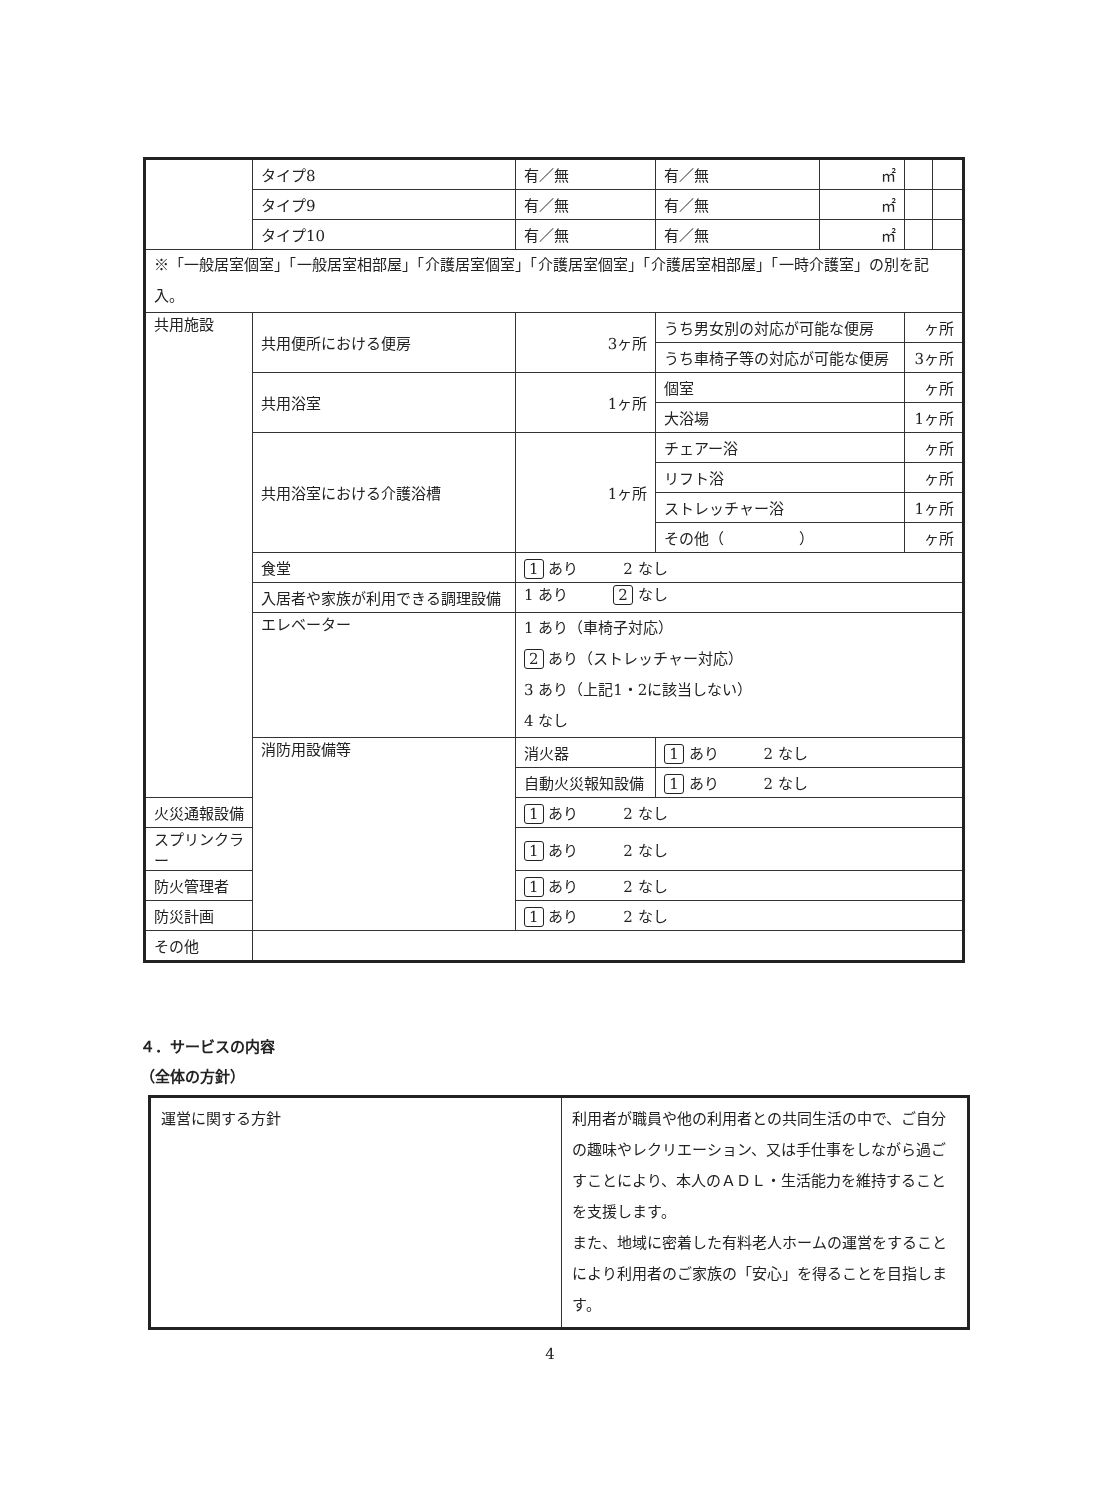| | タイプ8 | 有／無 | 有／無 | ㎡ | | |
| | タイプ9 | 有／無 | 有／無 | ㎡ | | |
| | タイプ10 | 有／無 | 有／無 | ㎡ | | |
| ※「一般居室個室」「一般居室相部屋」「介護居室個室」「介護居室個室」「介護居室相部屋」「一時介護室」の別を記入。 | | | | | | |
| 共用施設 | 共用便所における便房 | 3ヶ所 | うち男女別の対応が可能な便房 | | ヶ所 | |
| | | | うち車椅子等の対応が可能な便房 | | 3ヶ所 | |
| | 共用浴室 | 1ヶ所 | 個室 | | ヶ所 | |
| | | | 大浴場 | | 1ヶ所 | |
| | 共用浴室における介護浴槽 | 1ヶ所 | チェアー浴 | | ヶ所 | |
| | | | リフト浴 | | ヶ所 | |
| | | | ストレッチャー浴 | | 1ヶ所 | |
| | | | その他（ ） | | ヶ所 | |
| | 食堂 | 1 あり 2 なし | | | | |
| | 入居者や家族が利用できる調理設備 | 1 あり 2 なし | | | | |
| | エレベーター | 1 あり（車椅子対応） 2 あり（ストレッチャー対応） 3 あり（上記1・2に該当しない） 4 なし | | | | |
| | 消防用設備等 | 消火器 | 1 あり 2 なし | | | |
| | | 自動火災報知設備 | 1 あり 2 なし | | | |
| 火災通報設備 | | 1 あり 2 なし | | | | |
| スプリンクラー | | 1 あり 2 なし | | | | |
| 防火管理者 | | 1 あり 2 なし | | | | |
| 防災計画 | | 1 あり 2 なし | | | | |
| その他 | | | | | | |
４．サービスの内容
（全体の方針）
| 運営に関する方針 | 利用者が職員や他の利用者との共同生活の中で、ご自分の趣味やレクリエーション、又は手仕事をしながら過ごすことにより、本人のＡＤＬ・生活能力を維持することを支援します。 また、地域に密着した有料老人ホームの運営をすることにより利用者のご家族の「安心」を得ることを目指します。 |
4